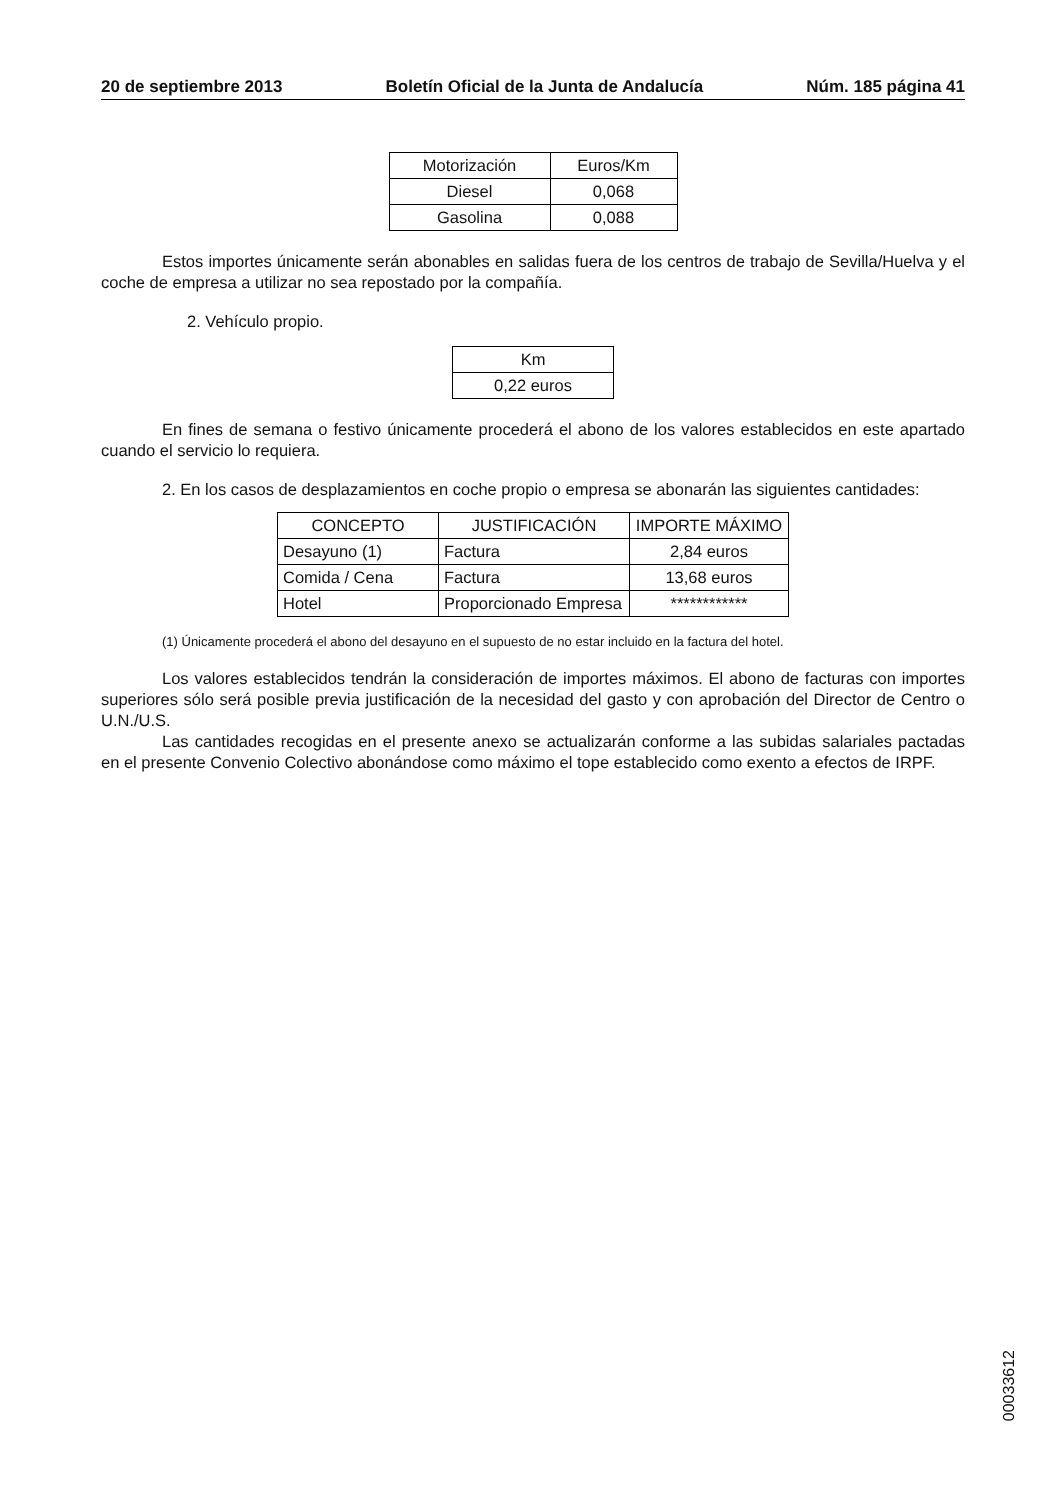20 de septiembre 2013 Boletín Oficial de la Junta de Andalucía Núm. 185 página 41
| Motorización | Euros/Km |
| --- | --- |
| Diesel | 0,068 |
| Gasolina | 0,088 |
Estos importes únicamente serán abonables en salidas fuera de los centros de trabajo de Sevilla/Huelva y el coche de empresa a utilizar no sea repostado por la compañía.
2. Vehículo propio.
| Km |
| --- |
| 0,22 euros |
En fines de semana o festivo únicamente procederá el abono de los valores establecidos en este apartado cuando el servicio lo requiera.
2. En los casos de desplazamientos en coche propio o empresa se abonarán las siguientes cantidades:
| CONCEPTO | JUSTIFICACIÓN | IMPORTE MÁXIMO |
| --- | --- | --- |
| Desayuno (1) | Factura | 2,84 euros |
| Comida / Cena | Factura | 13,68 euros |
| Hotel | Proporcionado Empresa | ************ |
(1) Únicamente procederá el abono del desayuno en el supuesto de no estar incluido en la factura del hotel.
Los valores establecidos tendrán la consideración de importes máximos. El abono de facturas con importes superiores sólo será posible previa justificación de la necesidad del gasto y con aprobación del Director de Centro o U.N./U.S.
Las cantidades recogidas en el presente anexo se actualizarán conforme a las subidas salariales pactadas en el presente Convenio Colectivo abonándose como máximo el tope establecido como exento a efectos de IRPF.
00033612